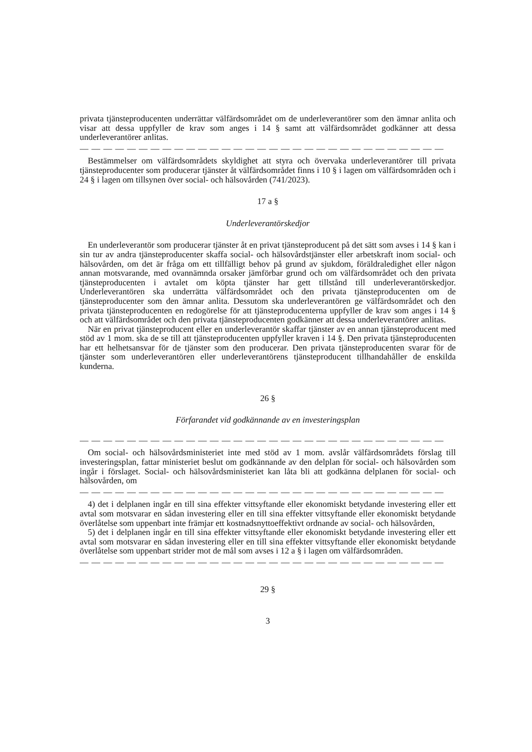privata tjänsteproducenten underrättar välfärdsområdet om de underleverantörer som den ämnar anlita och visar att dessa uppfyller de krav som anges i 14 § samt att välfärdsområdet godkänner att dessa underleverantörer anlitas.
— — — — — — — — — — — — — — — — — — — — — — — — — — — — — — —
Bestämmelser om välfärdsområdets skyldighet att styra och övervaka underleverantörer till privata tjänsteproducenter som producerar tjänster åt välfärdsområdet finns i 10 § i lagen om välfärdsområden och i 24 § i lagen om tillsynen över social- och hälsovården (741/2023).
17 a §
Underleverantörskedjor
En underleverantör som producerar tjänster åt en privat tjänsteproducent på det sätt som avses i 14 § kan i sin tur av andra tjänsteproducenter skaffa social- och hälsovårdstjänster eller arbetskraft inom social- och hälsovården, om det är fråga om ett tillfälligt behov på grund av sjukdom, föräldraledighet eller någon annan motsvarande, med ovannämnda orsaker jämförbar grund och om välfärdsområdet och den privata tjänsteproducenten i avtalet om köpta tjänster har gett tillstånd till underleverantörskedjor. Underleverantören ska underrätta välfärdsområdet och den privata tjänsteproducenten om de tjänsteproducenter som den ämnar anlita. Dessutom ska underleverantören ge välfärdsområdet och den privata tjänsteproducenten en redogörelse för att tjänsteproducenterna uppfyller de krav som anges i 14 § och att välfärdsområdet och den privata tjänsteproducenten godkänner att dessa underleverantörer anlitas.
När en privat tjänsteproducent eller en underleverantör skaffar tjänster av en annan tjänsteproducent med stöd av 1 mom. ska de se till att tjänsteproducenten uppfyller kraven i 14 §. Den privata tjänsteproducenten har ett helhetsansvar för de tjänster som den producerar. Den privata tjänsteproducenten svarar för de tjänster som underleverantören eller underleverantörens tjänsteproducent tillhandahåller de enskilda kunderna.
26 §
Förfarandet vid godkännande av en investeringsplan
— — — — — — — — — — — — — — — — — — — — — — — — — — — — — — —
Om social- och hälsovårdsministeriet inte med stöd av 1 mom. avslår välfärdsområdets förslag till investeringsplan, fattar ministeriet beslut om godkännande av den delplan för social- och hälsovården som ingår i förslaget. Social- och hälsovårdsministeriet kan låta bli att godkänna delplanen för social- och hälsovården, om
— — — — — — — — — — — — — — — — — — — — — — — — — — — — — — —
4) det i delplanen ingår en till sina effekter vittsyftande eller ekonomiskt betydande investering eller ett avtal som motsvarar en sådan investering eller en till sina effekter vittsyftande eller ekonomiskt betydande överlåtelse som uppenbart inte främjar ett kostnadsnyttoeffektivt ordnande av social- och hälsovården,
5) det i delplanen ingår en till sina effekter vittsyftande eller ekonomiskt betydande investering eller ett avtal som motsvarar en sådan investering eller en till sina effekter vittsyftande eller ekonomiskt betydande överlåtelse som uppenbart strider mot de mål som avses i 12 a § i lagen om välfärdsområden.
— — — — — — — — — — — — — — — — — — — — — — — — — — — — — — —
29 §
3